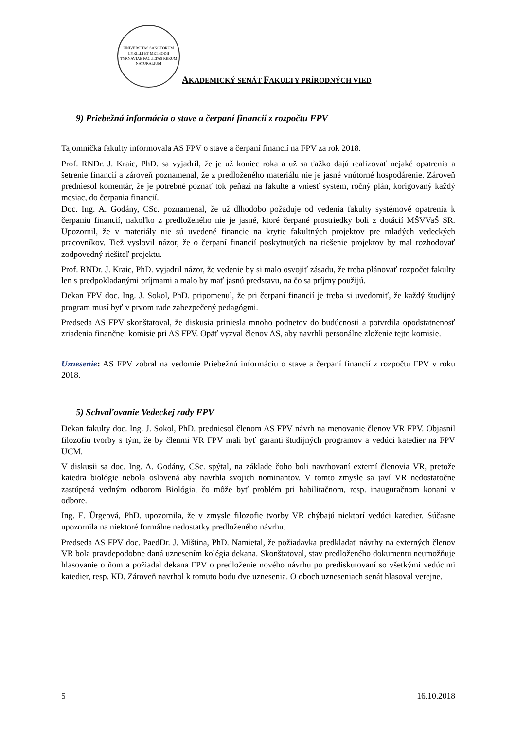UNIVERSITAS SANCTORUM CYRILLI ET METHODII TYRNAVIAE FACULTAS RERUM NATURALIUM
AKADEMICKÝ SENÁT FAKULTY PRÍRODNÝCH VIED
9) Priebežná informácia o stave a čerpaní financií z rozpočtu FPV
Tajomníčka fakulty informovala AS FPV o stave a čerpaní financií na FPV za rok 2018.
Prof. RNDr. J. Kraic, PhD. sa vyjadril, že je už koniec roka a už sa ťažko dajú realizovať nejaké opatrenia a šetrenie financií a zároveň poznamenal, že z predloženého materiálu nie je jasné vnútorné hospodárenie. Zároveň predniesol komentár, že je potrebné poznať tok peňazí na fakulte a vniesť systém, ročný plán, korigovaný každý mesiac, do čerpania financií.
Doc. Ing. A. Godány, CSc. poznamenal, že už dlhodobo požaduje od vedenia fakulty systémové opatrenia k čerpaniu financií, nakoľko z predloženého nie je jasné, ktoré čerpané prostriedky boli z dotácií MŠVVaŠ SR. Upozornil, že v materiály nie sú uvedené financie na krytie fakultných projektov pre mladých vedeckých pracovníkov. Tiež vyslovil názor, že o čerpaní financií poskytnutých na riešenie projektov by mal rozhodovať zodpovedný riešiteľ projektu.
Prof. RNDr. J. Kraic, PhD. vyjadril názor, že vedenie by si malo osvojiť zásadu, že treba plánovať rozpočet fakulty len s predpokladanými príjmami a malo by mať jasnú predstavu, na čo sa príjmy použijú.
Dekan FPV doc. Ing. J. Sokol, PhD. pripomenul, že pri čerpaní financií je treba si uvedomiť, že každý študijný program musí byť v prvom rade zabezpečený pedagógmi.
Predseda AS FPV skonštatoval, že diskusia priniesla mnoho podnetov do budúcnosti a potvrdila opodstatnenosť zriadenia finančnej komisie pri AS FPV. Opäť vyzval členov AS, aby navrhli personálne zloženie tejto komisie.
Uznesenie: AS FPV zobral na vedomie Priebežnú informáciu o stave a čerpaní financií z rozpočtu FPV v roku 2018.
5) Schvaľovanie Vedeckej rady FPV
Dekan fakulty doc. Ing. J. Sokol, PhD. predniesol členom AS FPV návrh na menovanie členov VR FPV. Objasnil filozofiu tvorby s tým, že by členmi VR FPV mali byť garanti študijných programov a vedúci katedier na FPV UCM.
V diskusii sa doc. Ing. A. Godány, CSc. spýtal, na základe čoho boli navrhovaní externí členovia VR, pretože katedra biológie nebola oslovená aby navrhla svojich nominantov. V tomto zmysle sa javí VR nedostatočne zastúpená vedným odborom Biológia, čo môže byť problém pri habilitačnom, resp. inauguračnom konaní v odbore.
Ing. E. Ürgeová, PhD. upozornila, že v zmysle filozofie tvorby VR chýbajú niektorí vedúci katedier. Súčasne upozornila na niektoré formálne nedostatky predloženého návrhu.
Predseda AS FPV doc. PaedDr. J. Miština, PhD. Namietal, že požiadavka predkladať návrhy na externých členov VR bola pravdepodobne daná uznesením kolégia dekana. Skonštatoval, stav predloženého dokumentu neumožňuje hlasovanie o ňom a požiadal dekana FPV o predloženie nového návrhu po prediskutovaní so všetkými vedúcimi katedier, resp. KD. Zároveň navrhol k tomuto bodu dve uznesenia. O oboch uzneseniach senát hlasoval verejne.
5 16.10.2018